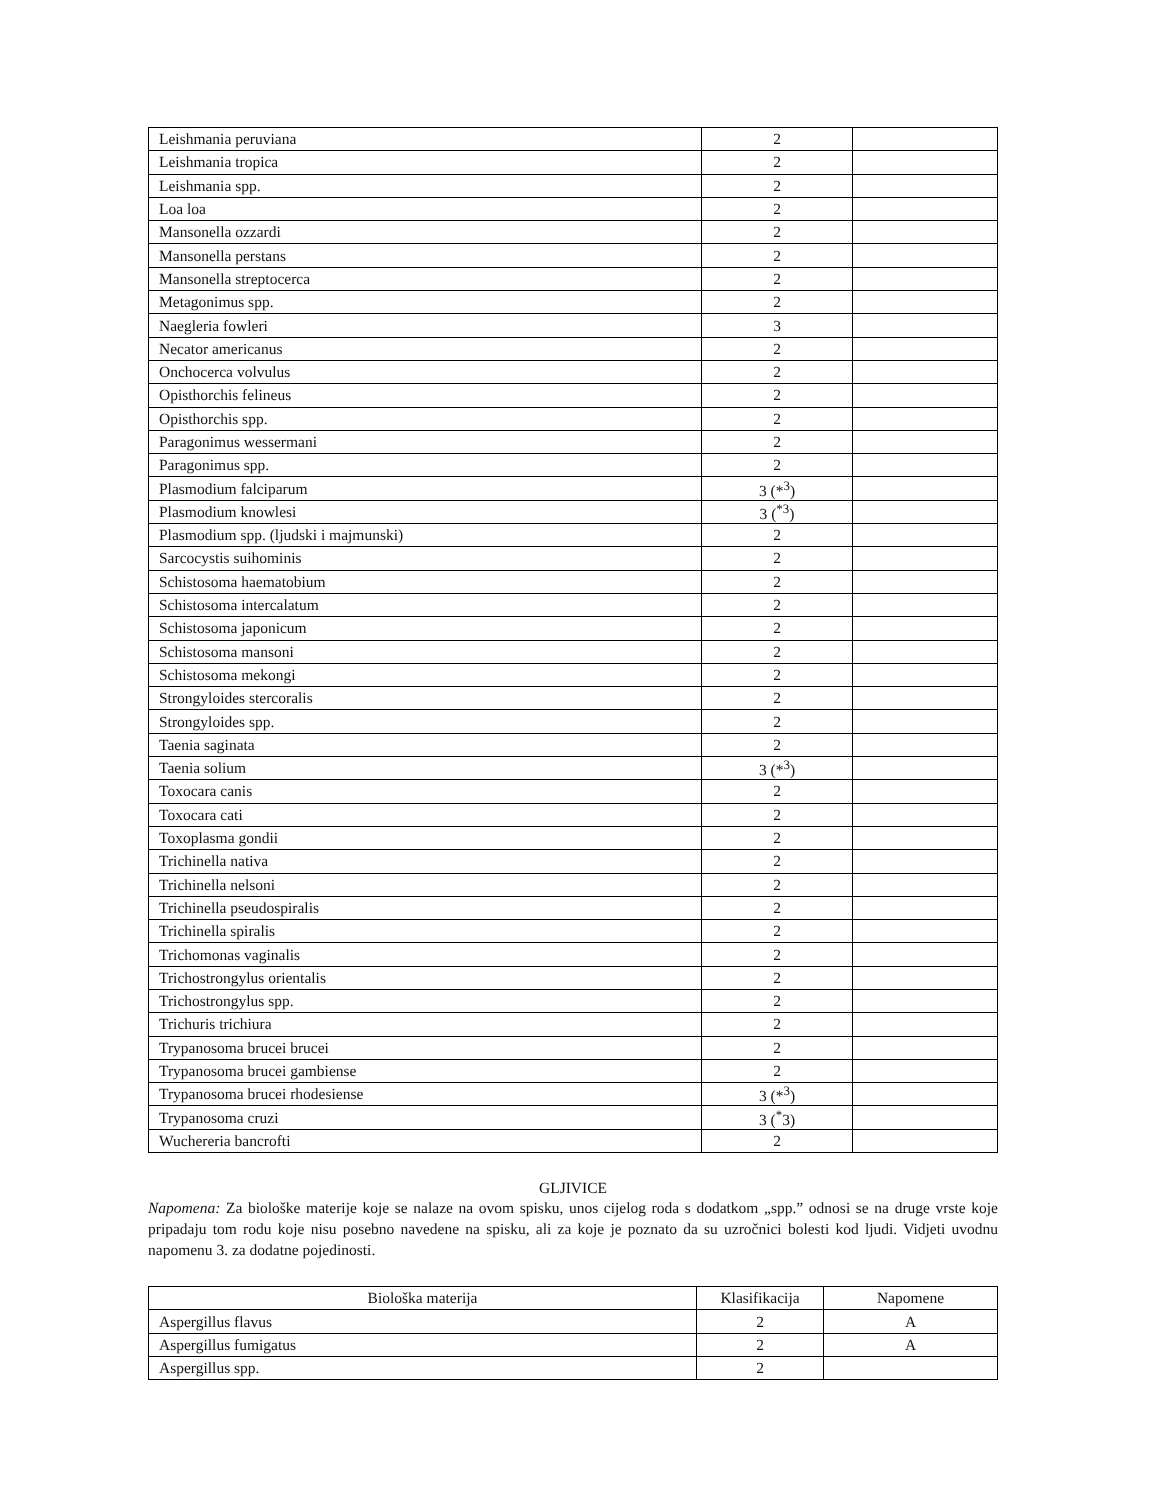| Leishmania peruviana | 2 | |
| Leishmania tropica | 2 | |
| Leishmania spp. | 2 | |
| Loa loa | 2 | |
| Mansonella ozzardi | 2 | |
| Mansonella perstans | 2 | |
| Mansonella streptocerca | 2 | |
| Metagonimus spp. | 2 | |
| Naegleria fowleri | 3 | |
| Necator americanus | 2 | |
| Onchocerca volvulus | 2 | |
| Opisthorchis felineus | 2 | |
| Opisthorchis spp. | 2 | |
| Paragonimus wessermani | 2 | |
| Paragonimus spp. | 2 | |
| Plasmodium falciparum | 3 (*<sup>3</sup>) | |
| Plasmodium knowlesi | 3 (<sup>*3</sup>) | |
| Plasmodium spp. (ljudski i majmunski) | 2 | |
| Sarcocystis suihominis | 2 | |
| Schistosoma haematobium | 2 | |
| Schistosoma intercalatum | 2 | |
| Schistosoma japonicum | 2 | |
| Schistosoma mansoni | 2 | |
| Schistosoma mekongi | 2 | |
| Strongyloides stercoralis | 2 | |
| Strongyloides spp. | 2 | |
| Taenia saginata | 2 | |
| Taenia solium | 3 (*<sup>3</sup>) | |
| Toxocara canis | 2 | |
| Toxocara cati | 2 | |
| Toxoplasma gondii | 2 | |
| Trichinella nativa | 2 | |
| Trichinella nelsoni | 2 | |
| Trichinella pseudospiralis | 2 | |
| Trichinella spiralis | 2 | |
| Trichomonas vaginalis | 2 | |
| Trichostrongylus orientalis | 2 | |
| Trichostrongylus spp. | 2 | |
| Trichuris trichiura | 2 | |
| Trypanosoma brucei brucei | 2 | |
| Trypanosoma brucei gambiense | 2 | |
| Trypanosoma brucei rhodesiense | 3 (*<sup>3</sup>) | |
| Trypanosoma cruzi | 3 (<sup>*</sup>3) | |
| Wuchereria bancrofti | 2 | |
GLJIVICE
Napomena: Za biološke materije koje se nalaze na ovom spisku, unos cijelog roda s dodatkom „spp.” odnosi se na druge vrste koje pripadaju tom rodu koje nisu posebno navedene na spisku, ali za koje je poznato da su uzročnici bolesti kod ljudi. Vidjeti uvodnu napomenu 3. za dodatne pojedinosti.
| Biološka materija | Klasifikacija | Napomene |
| --- | --- | --- |
| Aspergillus flavus | 2 | A |
| Aspergillus fumigatus | 2 | A |
| Aspergillus spp. | 2 | |